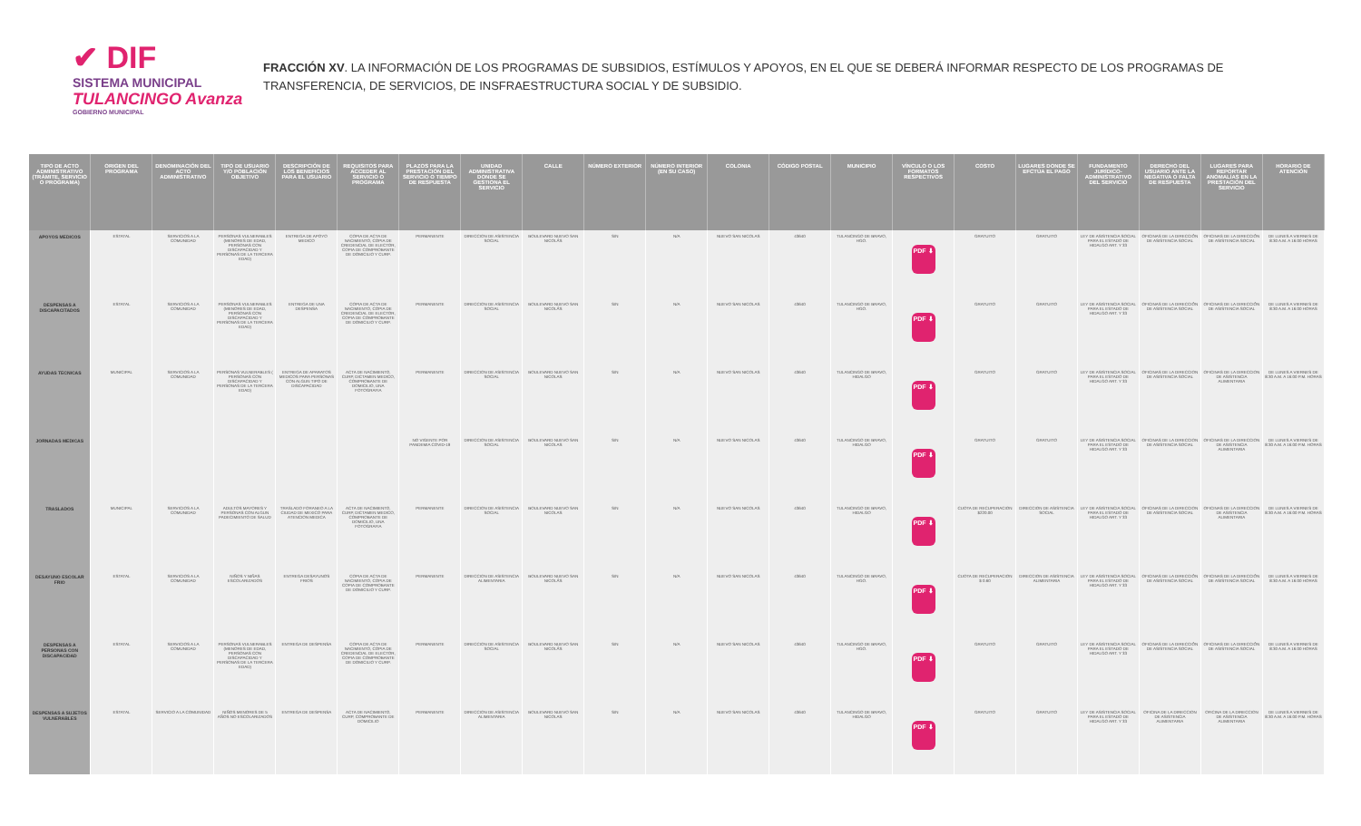✔ DIF
SISTEMA MUNICIPAL
TULANCINGO Avanza
GOBIERNO MUNICIPAL
FRACCIÓN XV. LA INFORMACIÓN DE LOS PROGRAMAS DE SUBSIDIOS, ESTÍMULOS Y APOYOS, EN EL QUE SE DEBERÁ INFORMAR RESPECTO DE LOS PROGRAMAS DE
TRANSFERENCIA, DE SERVICIOS, DE INSFRAESTRUCTURA SOCIAL Y DE SUBSIDIO.
| TIPO DE ACTO ADMINISTRATIVO (TRÁMITE, SERVICIO O PROGRAMA) | ORIGEN DEL PROGRAMA | DENOMINACIÓN DEL ACTO ADMINISTRATIVO | TIPO DE USUARIO Y/O POBLACIÓN OBJETIVO | DESCRIPCIÓN DE LOS BENEFICIOS PARA EL USUARIO | REQUISITOS PARA ACCEDER AL SERVICIO O PROGRAMA | PLAZOS PARA LA PRESTACIÓN DEL SERVICIO O TIEMPO DE RESPUESTA | UNIDAD ADMINISTRATIVA DONDE SE GESTIONA EL SERVICIO | CALLE | NÚMERO EXTERIOR | NÚMERO INTERIOR (EN SU CASO) | COLONIA | CÓDIGO POSTAL | MUNICIPIO | VÍNCULO O LOS FORMATOS RESPECTIVOS | COSTO | LUGARES DONDE SE EFCTÚA EL PAGO | FUNDAMENTO JURÍDICO-ADMINISTRATIVO DEL SERVICIO | DERECHO DEL USUARIO ANTE LA NEGATIVA O FALTA DE RESPUESTA | LUGARES PARA REPORTAR ANOMALÍAS EN LA PRESTACIÓN DEL SERVICIO | HORARIO DE ATENCIÓN |
| --- | --- | --- | --- | --- | --- | --- | --- | --- | --- | --- | --- | --- | --- | --- | --- | --- | --- | --- | --- | --- |
| APOYOS MEDICOS | ESTATAL | SERVICIOS A LA COMUNIDAD | PERSONAS VULNERABLES (MENORES DE EDAD, PERSONAS CON DISCAPACIDAD Y PERSONAS DE LA TERCERA EDAD) | ENTREGA DE APOYO MEDICO | COPIA DE ACTA DE NACIMIENTO, COPIA DE CREDENCIAL DE ELECTOR, COPIA DE COMPROBANTE DE DOMICILIO Y CURP. | PERMANENTE | DIRECCION DE ASISTENCIA SOCIAL | BOULEVARD NUEVO SAN NICOLÁS | S/N | N/A | NUEVO SAN NICOLAS | 43640 | TULANCINGO DE BRAVO, HGO. | PDF ⬇ | GRATUITO | GRATUITO | LEY DE ASISTENCIA SOCIAL PARA EL ESTADO DE HIDALGO ART. Y 33 | OFICINAS DE LA DIRECCIÓN DE ASISTENCIA SOCIAL | OFICINAS DE LA DIRECCIÓN DE ASISTENCIA SOCIAL | DE LUNES A VIERNES DE 8:30 A.M. A 16:00 HORAS |
| DESPENSAS A DISCAPACITADOS | ESTATAL | SERVICIOS A LA COMUNIDAD | PERSONAS VULNERABLES (MENORES DE EDAD, PERSONAS CON DISCAPACIDAD Y PERSONAS DE LA TERCERA EDAD) | ENTREGA DE UNA DESPENSA | COPIA DE ACTA DE NACIMIENTO, COPIA DE CREDENCIAL DE ELECTOR, COPIA DE COMPROBANTE DE DOMICILIO Y CURP. | PERMANENTE | DIRECCION DE ASISTENCIA SOCIAL | BOULEVARD NUEVO SAN NICOLÁS | S/N | N/A | NUEVO SAN NICOLAS | 43640 | TULANCINGO DE BRAVO, HGO. | PDF ⬇ | GRATUITO | GRATUITO | LEY DE ASISTENCIA SOCIAL PARA EL ESTADO DE HIDALGO ART. Y 33 | OFICINAS DE LA DIRECCIÓN DE ASISTENCIA SOCIAL | OFICINAS DE LA DIRECCIÓN DE ASISTENCIA SOCIAL | DE LUNES A VIERNES DE 8:30 A.M. A 16:00 HORAS |
| AYUDAS TECNICAS | MUNICIPAL | SERVICIOS A LA COMUNIDAD | PERSONAS VULNERABLES ( PERSONAS CON DISCAPACIDAD Y PERSONAS DE LA TERCERA EDAD) | ENTREGA DE APARATOS MEDICOS PARA PERSONAS CON ALGUN TIPO DE DISCAPACIDAD | ACTA DE NACIMIENTO, CURP, DICTAMEN MEDICO, COMPROBANTE DE DOMICILIO, UNA FOTOGRAFIA | PERMANENTE | DIRECCION DE ASISTENCIA SOCIAL | BOULEVARD NUEVO SAN NICOLAS | S/N | N/A | NUEVO SAN NICOLAS | 43640 | TULANCINGO DE BRAVO, HIDALGO | PDF ⬇ | GRATUITO | GRATUITO | LEY DE ASISTENCIA SOCIAL PARA EL ESTADO DE HIDALGO ART. Y 33 | OFICINAS DE LA DIRECCION DE ASISTENCIA SOCIAL | OFICINAS DE LA DIRECCION DE ASISTENCIA ALIMENTARIA | DE LUNES A VIERNES DE 8:30 A.M. A 16:00 P.M. HORAS |
| JORNADAS MEDICAS | | | | | | NO VIGENTE POR PANDEMIA COVID-19 | DIRECCION DE ASISTENCIA SOCIAL | BOULEVARD NUEVO SAN NICOLAS | S/N | N/A | NUEVO SAN NICOLAS | 43640 | TULANCINGO DE BRAVO, HIDALGO | PDF ⬇ | GRATUITO | GRATUITO | LEY DE ASISTENCIA SOCIAL PARA EL ESTADO DE HIDALGO ART. Y 33 | OFICINAS DE LA DIRECCION DE ASISTENCIA SOCIAL | OFICINAS DE LA DIRECCION DE ASISTENCIA ALIMENTARIA | DE LUNES A VIERNES DE 8:30 A.M. A 16:00 P.M. HORAS |
| TRASLADOS | MUNICIPAL | SERVICIOS A LA COMUNIDAD | ADULTOS MAYORES Y PERSONAS CON ALGUN PADECIMIENTO DE SALUD | TRASLADO FORANEO A LA CIUDAD DE MEXICO PARA ATENCION MEDICA | ACTA DE NACIMIENTO, CURP, DICTAMEN MEDICO, COMPROBANTE DE DOMICILIO, UNA FOTOGRAFIA | PERMANENTE | DIRECCION DE ASISTENCIA SOCIAL | BOULEVARD NUEVO SAN NICOLAS | S/N | N/A | NUEVO SAN NICOLAS | 43640 | TULANCINGO DE BRAVO, HIDALGO | PDF ⬇ | CUOTA DE RECUPERACION $220.00 | DIRECCION DE ASISTENCIA SOCIAL | LEY DE ASISTENCIA SOCIAL PARA EL ESTADO DE HIDALGO ART. Y 33 | OFICINAS DE LA DIRECCION DE ASISTENCIA SOCIAL | OFICINAS DE LA DIRECCION DE ASISTENCIA ALIMENTARIA | DE LUNES A VIERNES DE 8:30 A.M. A 16:00 P.M. HORAS |
| DESAYUNO ESCOLAR FRIO | ESTATAL | SERVICIOS A LA COMUNIDAD | NIÑOS Y NIÑAS ESCOLARIZADOS | ENTREGA DESAYUNOS FRIOS | COPIA DE ACTA DE NACIMIENTO, COPIA DE COPIA DE COMPROBANTE DE DOMICILIO Y CURP. | PERMANENTE | DIRECCION DE ASISTENCIA ALIMENTARIA | BOULEVARD NUEVO SAN NICOLÁS | S/N | N/A | NUEVO SAN NICOLAS | 43640 | TULANCINGO DE BRAVO, HGO. | PDF ⬇ | CUOTA DE RECUPERACION $ 0.60 | DIRECCION DE ASISTENCIA ALIMENTARIA | LEY DE ASISTENCIA SOCIAL PARA EL ESTADO DE HIDALGO ART. Y 33 | OFICINAS DE LA DIRECCIÓN DE ASISTENCIA SOCIAL | OFICINAS DE LA DIRECCIÓN DE ASISTENCIA SOCIAL | DE LUNES A VIERNES DE 8:30 A.M. A 16:00 HORAS |
| DESPENSAS A PERSONAS CON DISCAPACIDAD | ESTATAL | SERVICIOS A LA COMUNIDAD | PERSONAS VULNERABLES (MENORES DE EDAD, PERSONAS CON DISCAPACIDAD Y PERSONAS DE LA TERCERA EDAD) | ENTREGA DE DESPENSA | COPIA DE ACTA DE NACIMIENTO, COPIA DE CREDENCIAL DE ELECTOR, COPIA DE COMPROBANTE DE DOMICILIO Y CURP. | PERMANENTE | DIRECCION DE ASISTENCIA SOCIAL | BOULEVARD NUEVO SAN NICOLÁS | S/N | N/A | NUEVO SAN NICOLAS | 43640 | TULANCINGO DE BRAVO, HGO. | PDF ⬇ | GRATUITO | GRATUITO | LEY DE ASISTENCIA SOCIAL PARA EL ESTADO DE HIDALGO ART. Y 33 | OFICINAS DE LA DIRECCIÓN DE ASISTENCIA SOCIAL | OFICINAS DE LA DIRECCIÓN DE ASISTENCIA SOCIAL | DE LUNES A VIERNES DE 8:30 A.M. A 16:00 HORAS |
| DESPENSAS A SUJETOS VULNERABLES | ESTATAL | SERVICIO A LA COMUNIDAD | NIÑOS MENORES DE 5 AÑOS NO ESCOLARIZADOS | ENTREGA DE DESPENSA | ACTA DE NACIMIENTO, CURP, COMPROBANTE DE DOMICILIO | PERMANENTE | DIRECCION DE ASISTENCIA ALIMENTARIA | BOULEVARD NUEVO SAN NICOLAS | S/N | N/A | NUEVO SAN NICOLAS | 43640 | TULANCINGO DE BRAVO, HIDALGO | PDF ⬇ | GRATUITO | GRATUITO | LEY DE ASISTENCIA SOCIAL PARA EL ESTADO DE HIDALGO ART. Y 33 | OFICINA DE LA DIRECCION DE ASISTENCIA ALIMENTARIA | OFICINA DE LA DIRECCION DE ASISTENCIA ALIMENTARIA | DE LUNES A VIERNES DE 8:30 A.M. A 16:00 P.M. HORAS |